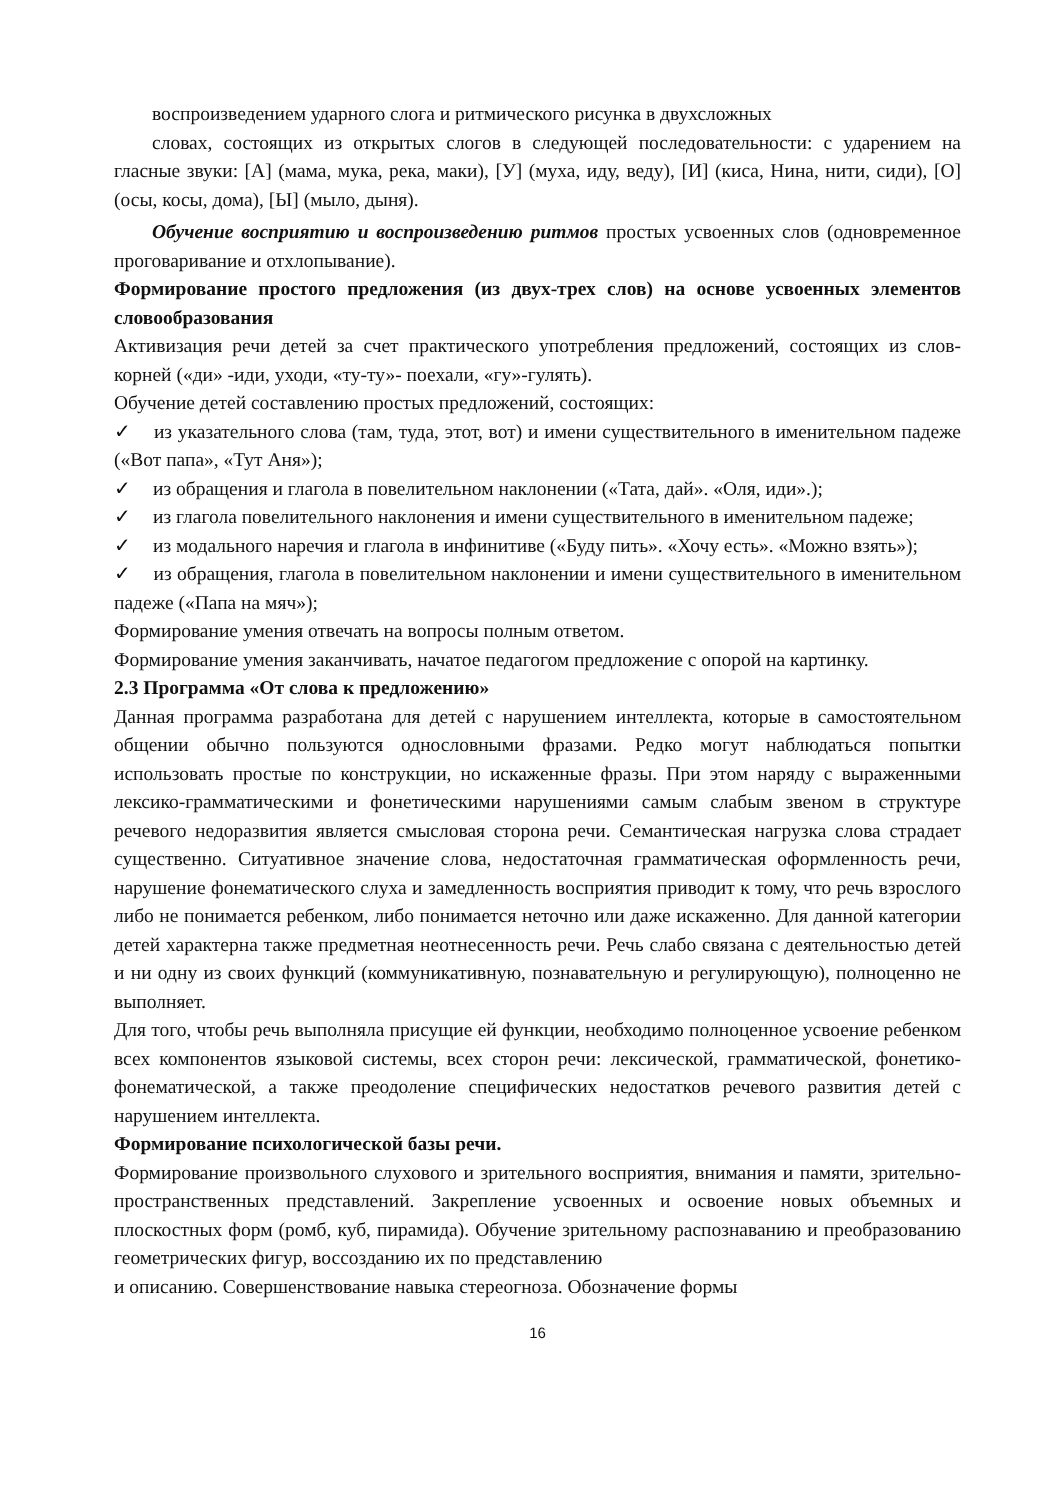воспроизведением ударного слога и ритмического рисунка в двухсложных
словах, состоящих из открытых слогов в следующей последовательности: с ударением на гласные звуки: [А] (мама, мука, река, маки), [У] (муха, иду, веду), [И] (киса, Нина, нити, сиди), [О] (осы, косы, дома), [Ы] (мыло, дыня).
Обучение восприятию и воспроизведению ритмов простых усвоенных слов (одновременное проговаривание и отхлопывание).
Формирование простого предложения (из двух-трех слов) на основе усвоенных элементов словообразования
Активизация речи детей за счет практического употребления предложений, состоящих из слов-корней («ди» -иди, уходи, «ту-ту»- поехали, «гу»-гулять).
Обучение детей составлению простых предложений, состоящих:
✓ из указательного слова (там, туда, этот, вот) и имени существительного в именительном падеже («Вот папа», «Тут Аня»);
✓ из обращения и глагола в повелительном наклонении («Тата, дай». «Оля, иди».);
✓ из глагола повелительного наклонения и имени существительного в именительном падеже;
✓ из модального наречия и глагола в инфинитиве («Буду пить». «Хочу есть». «Можно взять»);
✓ из обращения, глагола в повелительном наклонении и имени существительного в именительном падеже («Папа на мяч»);
Формирование умения отвечать на вопросы полным ответом.
Формирование умения заканчивать, начатое педагогом предложение с опорой на картинку.
2.3 Программа «От слова к предложению»
Данная программа разработана для детей с нарушением интеллекта, которые в самостоятельном общении обычно пользуются однословными фразами. Редко могут наблюдаться попытки использовать простые по конструкции, но искаженные фразы. При этом наряду с выраженными лексико-грамматическими и фонетическими нарушениями самым слабым звеном в структуре речевого недоразвития является смысловая сторона речи. Семантическая нагрузка слова страдает существенно. Ситуативное значение слова, недостаточная грамматическая оформленность речи, нарушение фонематического слуха и замедленность восприятия приводит к тому, что речь взрослого либо не понимается ребенком, либо понимается неточно или даже искаженно. Для данной категории детей характерна также предметная неотнесенность речи. Речь слабо связана с деятельностью детей и ни одну из своих функций (коммуникативную, познавательную и регулирующую), полноценно не выполняет.
Для того, чтобы речь выполняла присущие ей функции, необходимо полноценное усвоение ребенком всех компонентов языковой системы, всех сторон речи: лексической, грамматической, фонетико-фонематической, а также преодоление специфических недостатков речевого развития детей с нарушением интеллекта.
Формирование психологической базы речи.
Формирование произвольного слухового и зрительного восприятия, внимания и памяти, зрительно-пространственных представлений. Закрепление усвоенных и освоение новых объемных и плоскостных форм (ромб, куб, пирамида). Обучение зрительному распознаванию и преобразованию геометрических фигур, воссозданию их по представлению
и описанию. Совершенствование навыка стереогноза. Обозначение формы
16